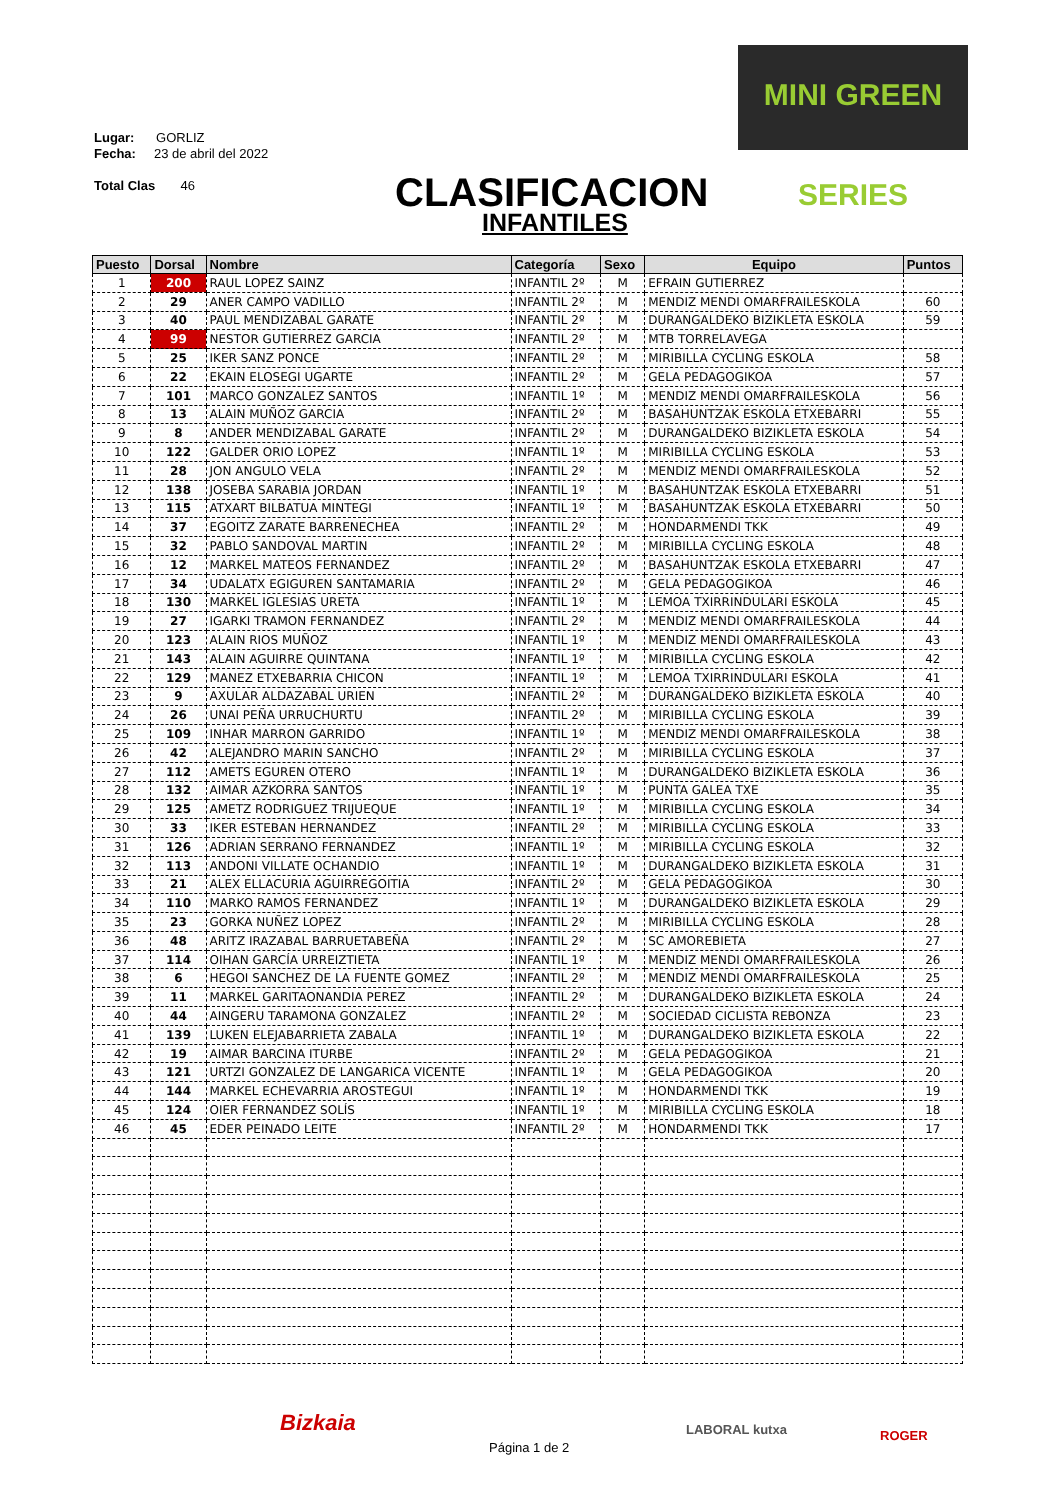MINI GREEN SERIES
Lugar: GORLIZ
Fecha: 23 de abril del 2022
Total Clas 46
CLASIFICACION
INFANTILES
| Puesto | Dorsal | Nombre | Categoría | Sexo | Equipo | Puntos |
| --- | --- | --- | --- | --- | --- | --- |
| 1 | 200 | RAUL LOPEZ SAINZ | INFANTIL 2º | M | EFRAIN GUTIERREZ | |
| 2 | 29 | ANER CAMPO VADILLO | INFANTIL 2º | M | MENDIZ MENDI OMARFRAILESKOLA | 60 |
| 3 | 40 | PAUL MENDIZABAL GARATE | INFANTIL 2º | M | DURANGALDEKO BIZIKLETA ESKOLA | 59 |
| 4 | 99 | NESTOR GUTIERREZ GARCIA | INFANTIL 2º | M | MTB TORRELAVEGA | |
| 5 | 25 | IKER SANZ PONCE | INFANTIL 2º | M | MIRIBILLA CYCLING ESKOLA | 58 |
| 6 | 22 | EKAIN ELOSEGI UGARTE | INFANTIL 2º | M | GELA PEDAGOGIKOA | 57 |
| 7 | 101 | MARCO GONZALEZ SANTOS | INFANTIL 1º | M | MENDIZ MENDI OMARFRAILESKOLA | 56 |
| 8 | 13 | ALAIN MUÑOZ GARCIA | INFANTIL 2º | M | BASAHUNTZAK ESKOLA ETXEBARRI | 55 |
| 9 | 8 | ANDER MENDIZABAL GARATE | INFANTIL 2º | M | DURANGALDEKO BIZIKLETA ESKOLA | 54 |
| 10 | 122 | GALDER ORIO LOPEZ | INFANTIL 1º | M | MIRIBILLA CYCLING ESKOLA | 53 |
| 11 | 28 | JON ANGULO VELA | INFANTIL 2º | M | MENDIZ MENDI OMARFRAILESKOLA | 52 |
| 12 | 138 | JOSEBA SARABIA JORDAN | INFANTIL 1º | M | BASAHUNTZAK ESKOLA ETXEBARRI | 51 |
| 13 | 115 | ATXART BILBATUA MINTEGI | INFANTIL 1º | M | BASAHUNTZAK ESKOLA ETXEBARRI | 50 |
| 14 | 37 | EGOITZ ZARATE BARRENECHEA | INFANTIL 2º | M | HONDARMENDI TKK | 49 |
| 15 | 32 | PABLO SANDOVAL MARTIN | INFANTIL 2º | M | MIRIBILLA CYCLING ESKOLA | 48 |
| 16 | 12 | MARKEL MATEOS FERNANDEZ | INFANTIL 2º | M | BASAHUNTZAK ESKOLA ETXEBARRI | 47 |
| 17 | 34 | UDALATX EGIGUREN SANTAMARIA | INFANTIL 2º | M | GELA PEDAGOGIKOA | 46 |
| 18 | 130 | MARKEL IGLESIAS URETA | INFANTIL 1º | M | LEMOA TXIRRINDULARI ESKOLA | 45 |
| 19 | 27 | IGARKI TRAMON FERNANDEZ | INFANTIL 2º | M | MENDIZ MENDI OMARFRAILESKOLA | 44 |
| 20 | 123 | ALAIN RIOS MUÑOZ | INFANTIL 1º | M | MENDIZ MENDI OMARFRAILESKOLA | 43 |
| 21 | 143 | ALAIN AGUIRRE QUINTANA | INFANTIL 1º | M | MIRIBILLA CYCLING ESKOLA | 42 |
| 22 | 129 | MANEZ ETXEBARRIA CHICON | INFANTIL 1º | M | LEMOA TXIRRINDULARI ESKOLA | 41 |
| 23 | 9 | AXULAR ALDAZABAL URIEN | INFANTIL 2º | M | DURANGALDEKO BIZIKLETA ESKOLA | 40 |
| 24 | 26 | UNAI PEÑA URRUCHURTU | INFANTIL 2º | M | MIRIBILLA CYCLING ESKOLA | 39 |
| 25 | 109 | INHAR MARRON GARRIDO | INFANTIL 1º | M | MENDIZ MENDI OMARFRAILESKOLA | 38 |
| 26 | 42 | ALEJANDRO MARIN SANCHO | INFANTIL 2º | M | MIRIBILLA CYCLING ESKOLA | 37 |
| 27 | 112 | AMETS EGUREN OTERO | INFANTIL 1º | M | DURANGALDEKO BIZIKLETA ESKOLA | 36 |
| 28 | 132 | AIMAR AZKORRA SANTOS | INFANTIL 1º | M | PUNTA GALEA TXE | 35 |
| 29 | 125 | AMETZ RODRIGUEZ TRIJUEQUE | INFANTIL 1º | M | MIRIBILLA CYCLING ESKOLA | 34 |
| 30 | 33 | IKER ESTEBAN HERNANDEZ | INFANTIL 2º | M | MIRIBILLA CYCLING ESKOLA | 33 |
| 31 | 126 | ADRIAN SERRANO FERNANDEZ | INFANTIL 1º | M | MIRIBILLA CYCLING ESKOLA | 32 |
| 32 | 113 | ANDONI VILLATE OCHANDIO | INFANTIL 1º | M | DURANGALDEKO BIZIKLETA ESKOLA | 31 |
| 33 | 21 | ALEX ELLACURIA AGUIRREGOITIA | INFANTIL 2º | M | GELA PEDAGOGIKOA | 30 |
| 34 | 110 | MARKO RAMOS FERNANDEZ | INFANTIL 1º | M | DURANGALDEKO BIZIKLETA ESKOLA | 29 |
| 35 | 23 | GORKA NUÑEZ LOPEZ | INFANTIL 2º | M | MIRIBILLA CYCLING ESKOLA | 28 |
| 36 | 48 | ARITZ IRAZABAL BARRUETABEÑA | INFANTIL 2º | M | SC AMOREBIETA | 27 |
| 37 | 114 | OIHAN GARCÍA URREIZTIETA | INFANTIL 1º | M | MENDIZ MENDI OMARFRAILESKOLA | 26 |
| 38 | 6 | HEGOI SANCHEZ DE LA FUENTE GOMEZ | INFANTIL 2º | M | MENDIZ MENDI OMARFRAILESKOLA | 25 |
| 39 | 11 | MARKEL GARITAONANDIA PEREZ | INFANTIL 2º | M | DURANGALDEKO BIZIKLETA ESKOLA | 24 |
| 40 | 44 | AINGERU TARAMONA GONZALEZ | INFANTIL 2º | M | SOCIEDAD CICLISTA REBONZA | 23 |
| 41 | 139 | LUKEN ELEJABARRIETA ZABALA | INFANTIL 1º | M | DURANGALDEKO BIZIKLETA ESKOLA | 22 |
| 42 | 19 | AIMAR BARCINA ITURBE | INFANTIL 2º | M | GELA PEDAGOGIKOA | 21 |
| 43 | 121 | URTZI GONZALEZ DE LANGARICA VICENTE | INFANTIL 1º | M | GELA PEDAGOGIKOA | 20 |
| 44 | 144 | MARKEL ECHEVARRIA AROSTEGUI | INFANTIL 1º | M | HONDARMENDI TKK | 19 |
| 45 | 124 | OIER FERNANDEZ SOLÍS | INFANTIL 1º | M | MIRIBILLA CYCLING ESKOLA | 18 |
| 46 | 45 | EDER PEINADO LEITE | INFANTIL 2º | M | HONDARMENDI TKK | 17 |
Bizkaia
Página 1 de 2
LABORAL kutxa ROGER